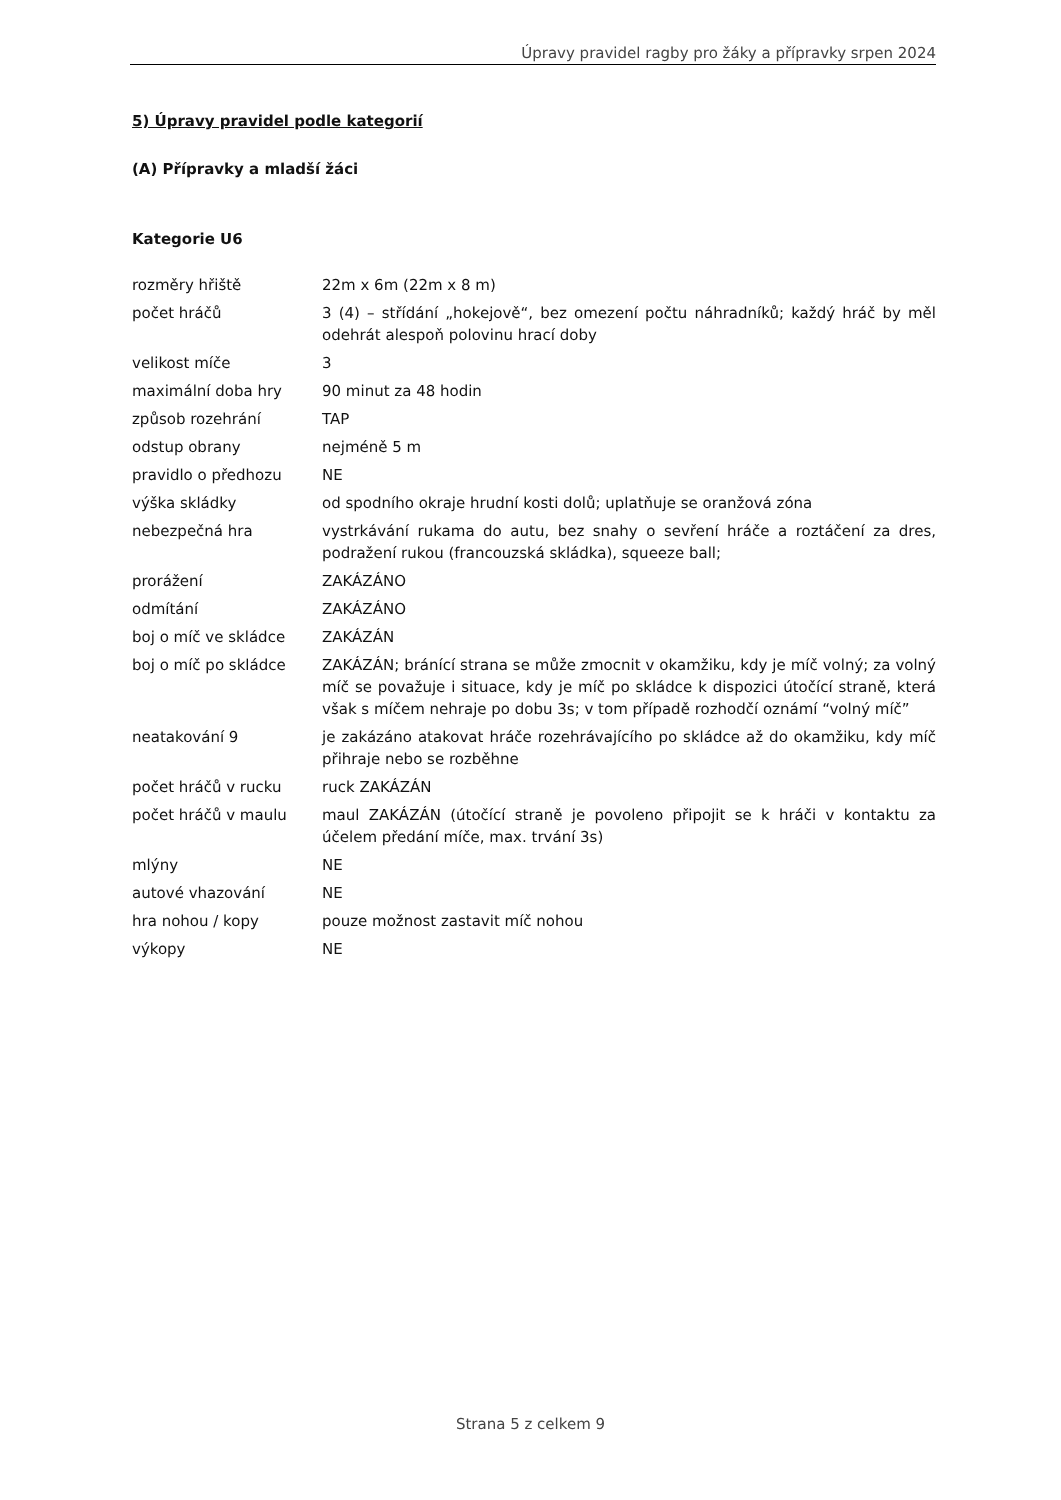Úpravy pravidel ragby pro žáky a přípravky srpen 2024
5) Úpravy pravidel podle kategorií
(A) Přípravky a mladší žáci
Kategorie U6
| rozměry hřiště | 22m x 6m (22m x 8 m) |
| počet hráčů | 3 (4) – střídání „hokejově“, bez omezení počtu náhradníků; každý hráč by měl odehrát alespoň polovinu hrací doby |
| velikost míče | 3 |
| maximální doba hry | 90 minut za 48 hodin |
| způsob rozehrání | TAP |
| odstup obrany | nejméně 5 m |
| pravidlo o předhozu | NE |
| výška skládky | od spodního okraje hrudní kosti dolů; uplatňuje se oranžová zóna |
| nebezpečná hra | vystrkávání rukama do autu, bez snahy o sevření hráče a roztáčení za dres, podražení rukou (francouzská skládka), squeeze ball; |
| prorážení | ZAKÁZÁNO |
| odmítání | ZAKÁZÁNO |
| boj o míč ve skládce | ZAKÁZÁN |
| boj o míč po skládce | ZAKÁZÁN; bránící strana se může zmocnit v okamžiku, kdy je míč volný; za volný míč se považuje i situace, kdy je míč po skládce k dispozici útočící straně, která však s míčem nehraje po dobu 3s; v tom případě rozhodčí oznámí “volný míč” |
| neatakování 9 | je zakázáno atakovat hráče rozehrávajícího po skládce až do okamžiku, kdy míč přihraje nebo se rozběhne |
| počet hráčů v rucku | ruck ZAKÁZÁN |
| počet hráčů v maulu | maul ZAKÁZÁN (útočící straně je povoleno připojit se k hráči v kontaktu za účelem předání míče, max. trvání 3s) |
| mlýny | NE |
| autové vhazování | NE |
| hra nohou / kopy | pouze možnost zastavit míč nohou |
| výkopy | NE |
Strana 5 z celkem 9